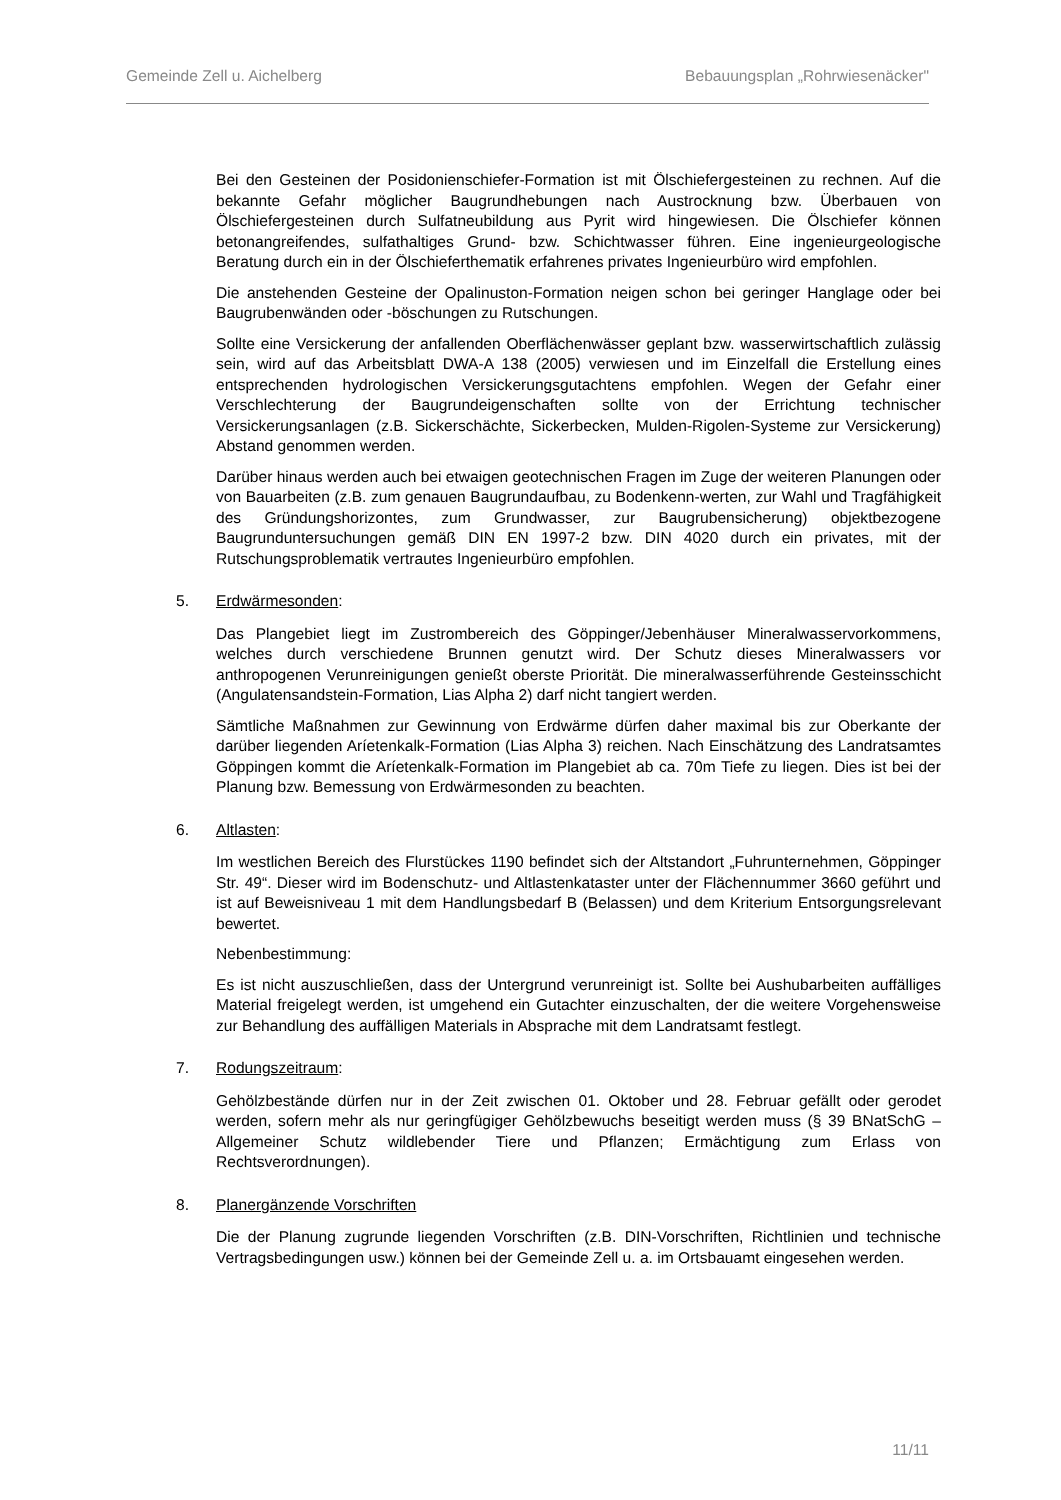Gemeinde Zell u. Aichelberg Bebauungsplan „Rohrwiesenäcker"
Bei den Gesteinen der Posidonienschiefer-Formation ist mit Ölschiefergesteinen zu rechnen. Auf die bekannte Gefahr möglicher Baugrundhebungen nach Austrocknung bzw. Überbauen von Ölschiefergesteinen durch Sulfatneubildung aus Pyrit wird hingewiesen. Die Ölschiefer können betonangreifendes, sulfathaltiges Grund- bzw. Schichtwasser führen. Eine ingenieurgeologische Beratung durch ein in der Ölschieferthematik erfahrenes privates Ingenieurbüro wird empfohlen.
Die anstehenden Gesteine der Opalinuston-Formation neigen schon bei geringer Hanglage oder bei Baugrubenwänden oder -böschungen zu Rutschungen.
Sollte eine Versickerung der anfallenden Oberflächenwässer geplant bzw. wasserwirtschaftlich zulässig sein, wird auf das Arbeitsblatt DWA-A 138 (2005) verwiesen und im Einzelfall die Erstellung eines entsprechenden hydrologischen Versickerungsgutachtens empfohlen. Wegen der Gefahr einer Verschlechterung der Baugrundeigenschaften sollte von der Errichtung technischer Versickerungsanlagen (z.B. Sickerschächte, Sickerbecken, Mulden-Rigolen-Systeme zur Versickerung) Abstand genommen werden.
Darüber hinaus werden auch bei etwaigen geotechnischen Fragen im Zuge der weiteren Planungen oder von Bauarbeiten (z.B. zum genauen Baugrundaufbau, zu Bodenkenn-werten, zur Wahl und Tragfähigkeit des Gründungshorizontes, zum Grundwasser, zur Baugrubensicherung) objektbezogene Baugrunduntersuchungen gemäß DIN EN 1997-2 bzw. DIN 4020 durch ein privates, mit der Rutschungsproblematik vertrautes Ingenieurbüro empfohlen.
5. Erdwärmesonden:
Das Plangebiet liegt im Zustrombereich des Göppinger/Jebenhäuser Mineralwasservorkommens, welches durch verschiedene Brunnen genutzt wird. Der Schutz dieses Mineralwassers vor anthropogenen Verunreinigungen genießt oberste Priorität. Die mineralwasserführende Gesteinsschicht (Angulatensandstein-Formation, Lias Alpha 2) darf nicht tangiert werden.
Sämtliche Maßnahmen zur Gewinnung von Erdwärme dürfen daher maximal bis zur Oberkante der darüber liegenden Aríetenkalk-Formation (Lias Alpha 3) reichen. Nach Einschätzung des Landratsamtes Göppingen kommt die Aríetenkalk-Formation im Plangebiet ab ca. 70m Tiefe zu liegen. Dies ist bei der Planung bzw. Bemessung von Erdwärmesonden zu beachten.
6. Altlasten:
Im westlichen Bereich des Flurstückes 1190 befindet sich der Altstandort „Fuhrunternehmen, Göppinger Str. 49“. Dieser wird im Bodenschutz- und Altlastenkataster unter der Flächennummer 3660 geführt und ist auf Beweisniveau 1 mit dem Handlungsbedarf B (Belassen) und dem Kriterium Entsorgungsrelevant bewertet.
Nebenbestimmung:
Es ist nicht auszuschließen, dass der Untergrund verunreinigt ist. Sollte bei Aushubarbeiten auffälliges Material freigelegt werden, ist umgehend ein Gutachter einzuschalten, der die weitere Vorgehensweise zur Behandlung des auffälligen Materials in Absprache mit dem Landratsamt festlegt.
7. Rodungszeitraum:
Gehölzbestände dürfen nur in der Zeit zwischen 01. Oktober und 28. Februar gefällt oder gerodet werden, sofern mehr als nur geringfügiger Gehölzbewuchs beseitigt werden muss (§ 39 BNatSchG – Allgemeiner Schutz wildlebender Tiere und Pflanzen; Ermächtigung zum Erlass von Rechtsverordnungen).
8. Planergänzende Vorschriften
Die der Planung zugrunde liegenden Vorschriften (z.B. DIN-Vorschriften, Richtlinien und technische Vertragsbedingungen usw.) können bei der Gemeinde Zell u. a. im Ortsbauamt eingesehen werden.
11/11